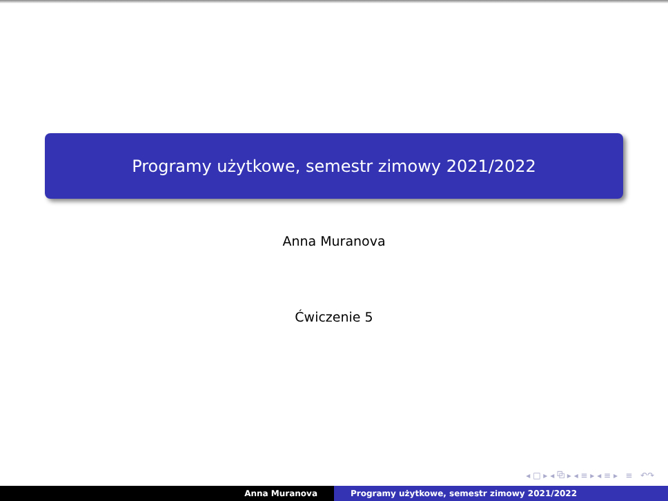Programy użytkowe, semestr zimowy 2021/2022
Anna Muranova
Ćwiczenie 5
◂ □ ▸ ◂ ⧉ ▸ ◂ ≡ ▸ ◂ ≡ ▸ ≡ ↶↷
Anna Muranova Programy użytkowe, semestr zimowy 2021/2022